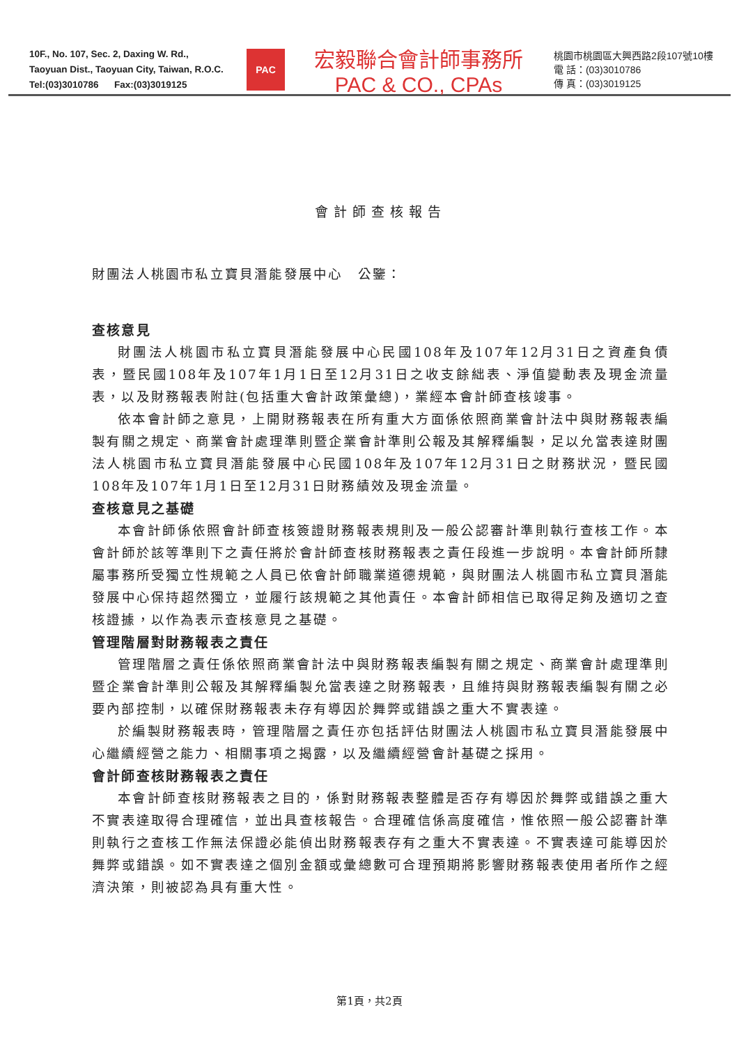10F., No. 107, Sec. 2, Daxing W. Rd.,
Taoyuan Dist., Taoyuan City, Taiwan, R.O.C.
Tel:(03)3010786 Fax:(03)3019125
PAC
宏毅聯合會計師事務所
PAC & CO., CPAs
桃園市桃園區大興西路2段107號10樓
電 話：(03)3010786
傳 真：(03)3019125
會計師查核報告
財團法人桃園市私立寶貝潛能發展中心　公鑒：
查核意見
財團法人桃園市私立寶貝潛能發展中心民國108年及107年12月31日之資產負債表，暨民國108年及107年1月1日至12月31日之收支餘絀表、淨值變動表及現金流量表，以及財務報表附註(包括重大會計政策彙總)，業經本會計師查核竣事。
依本會計師之意見，上開財務報表在所有重大方面係依照商業會計法中與財務報表編製有關之規定、商業會計處理準則暨企業會計準則公報及其解釋編製，足以允當表達財團法人桃園市私立寶貝潛能發展中心民國108年及107年12月31日之財務狀況，暨民國108年及107年1月1日至12月31日財務績效及現金流量。
查核意見之基礎
本會計師係依照會計師查核簽證財務報表規則及一般公認審計準則執行查核工作。本會計師於該等準則下之責任將於會計師查核財務報表之責任段進一步說明。本會計師所隸屬事務所受獨立性規範之人員已依會計師職業道德規範，與財團法人桃園市私立寶貝潛能發展中心保持超然獨立，並履行該規範之其他責任。本會計師相信已取得足夠及適切之查核證據，以作為表示查核意見之基礎。
管理階層對財務報表之責任
管理階層之責任係依照商業會計法中與財務報表編製有關之規定、商業會計處理準則暨企業會計準則公報及其解釋編製允當表達之財務報表，且維持與財務報表編製有關之必要內部控制，以確保財務報表未存有導因於舞弊或錯誤之重大不實表達。
於編製財務報表時，管理階層之責任亦包括評估財團法人桃園市私立寶貝潛能發展中心繼續經營之能力、相關事項之揭露，以及繼續經營會計基礎之採用。
會計師查核財務報表之責任
本會計師查核財務報表之目的，係對財務報表整體是否存有導因於舞弊或錯誤之重大不實表達取得合理確信，並出具查核報告。合理確信係高度確信，惟依照一般公認審計準則執行之查核工作無法保證必能偵出財務報表存有之重大不實表達。不實表達可能導因於舞弊或錯誤。如不實表達之個別金額或彙總數可合理預期將影響財務報表使用者所作之經濟決策，則被認為具有重大性。
第1頁，共2頁